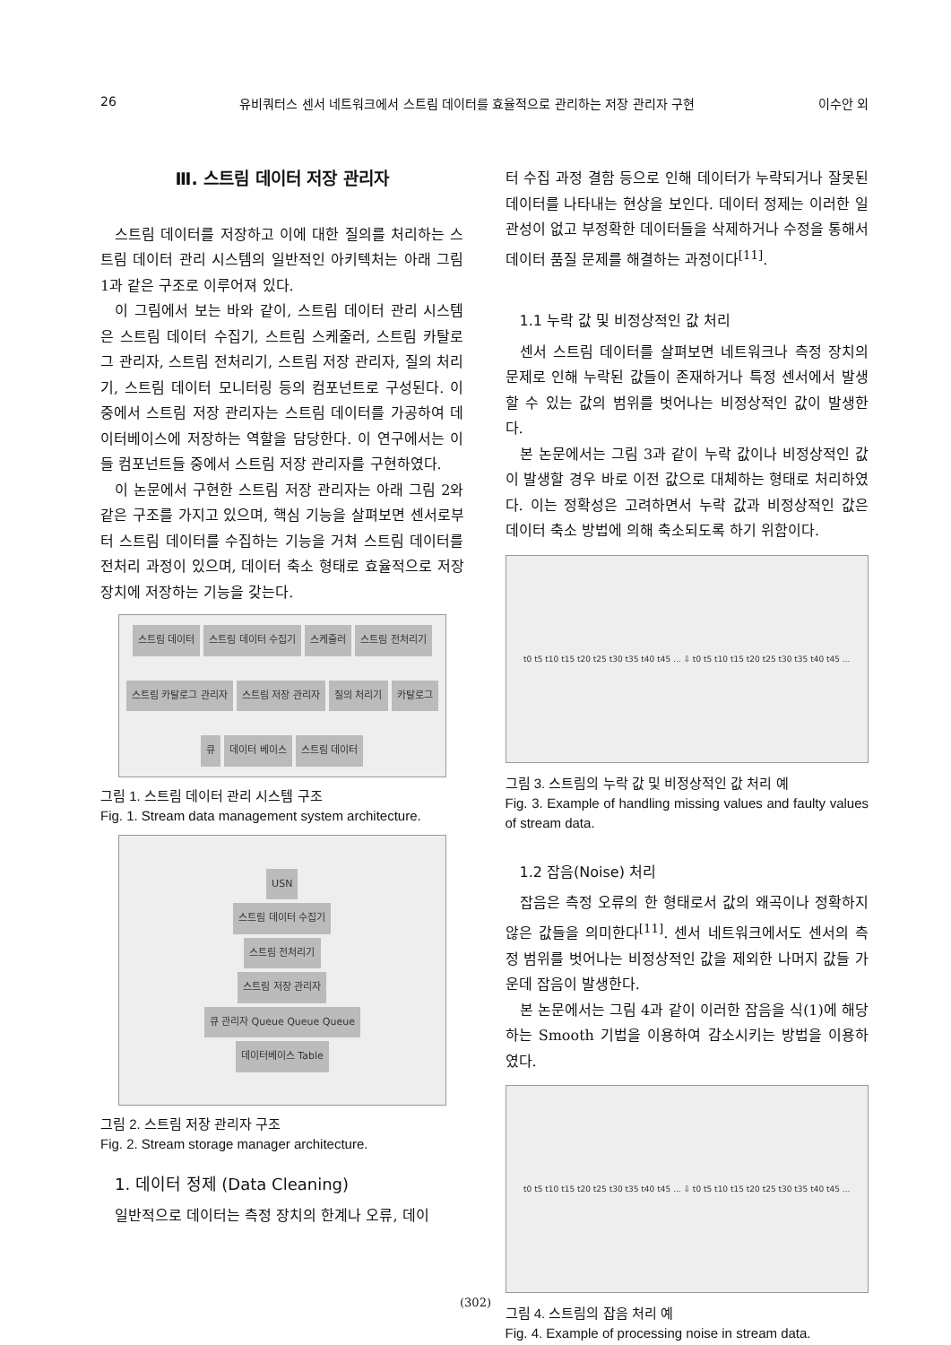26 유비쿼터스 센서 네트워크에서 스트림 데이터를 효율적으로 관리하는 저장 관리자 구현 이수안 외
Ⅲ. 스트림 데이터 저장 관리자
스트림 데이터를 저장하고 이에 대한 질의를 처리하는 스트림 데이터 관리 시스템의 일반적인 아키텍처는 아래 그림 1과 같은 구조로 이루어져 있다.
이 그림에서 보는 바와 같이, 스트림 데이터 관리 시스템은 스트림 데이터 수집기, 스트림 스케줄러, 스트림 카탈로그 관리자, 스트림 전처리기, 스트림 저장 관리자, 질의 처리기, 스트림 데이터 모니터링 등의 컴포넌트로 구성된다. 이 중에서 스트림 저장 관리자는 스트림 데이터를 가공하여 데이터베이스에 저장하는 역할을 담당한다. 이 연구에서는 이들 컴포넌트들 중에서 스트림 저장 관리자를 구현하였다.
이 논문에서 구현한 스트림 저장 관리자는 아래 그림 2와 같은 구조를 가지고 있으며, 핵심 기능을 살펴보면 센서로부터 스트림 데이터를 수집하는 기능을 거쳐 스트림 데이터를 전처리 과정이 있으며, 데이터 축소 형태로 효율적으로 저장 장치에 저장하는 기능을 갖는다.
스트림 데이터 스트림 데이터 수집기 스케줄러 스트림 전처리기 스트림 카탈로그 관리자 스트림 저장 관리자 질의 처리기 카탈로그 큐 데이터 베이스 스트림 데이터
그림 1. 스트림 데이터 관리 시스템 구조
Fig. 1. Stream data management system architecture.
USN
스트림 데이터 수집기
스트림 전처리기
스트림 저장 관리자
큐 관리자 Queue Queue Queue
데이터베이스 Table
그림 2. 스트림 저장 관리자 구조
Fig. 2. Stream storage manager architecture.
1. 데이터 정제 (Data Cleaning)
일반적으로 데이터는 측정 장치의 한계나 오류, 데이
터 수집 과정 결함 등으로 인해 데이터가 누락되거나 잘못된 데이터를 나타내는 현상을 보인다. 데이터 정제는 이러한 일관성이 없고 부정확한 데이터들을 삭제하거나 수정을 통해서 데이터 품질 문제를 해결하는 과정이다<sup>[11]</sup>.
1.1 누락 값 및 비정상적인 값 처리
센서 스트림 데이터를 살펴보면 네트워크나 측정 장치의 문제로 인해 누락된 값들이 존재하거나 특정 센서에서 발생할 수 있는 값의 범위를 벗어나는 비정상적인 값이 발생한다.
본 논문에서는 그림 3과 같이 누락 값이나 비정상적인 값이 발생할 경우 바로 이전 값으로 대체하는 형태로 처리하였다. 이는 정확성은 고려하면서 누락 값과 비정상적인 값은 데이터 축소 방법에 의해 축소되도록 하기 위함이다.
t0 t5 t10 t15 t20 t25 t30 t35 t40 t45 ... ⇩ t0 t5 t10 t15 t20 t25 t30 t35 t40 t45 ...
그림 3. 스트림의 누락 값 및 비정상적인 값 처리 예
Fig. 3. Example of handling missing values and faulty values of stream data.
1.2 잡음(Noise) 처리
잡음은 측정 오류의 한 형태로서 값의 왜곡이나 정확하지 않은 값들을 의미한다<sup>[11]</sup>. 센서 네트워크에서도 센서의 측정 범위를 벗어나는 비정상적인 값을 제외한 나머지 값들 가운데 잡음이 발생한다.
본 논문에서는 그림 4과 같이 이러한 잡음을 식(1)에 해당하는 Smooth 기법을 이용하여 감소시키는 방법을 이용하였다.
t0 t5 t10 t15 t20 t25 t30 t35 t40 t45 ... ⇩ t0 t5 t10 t15 t20 t25 t30 t35 t40 t45 ...
그림 4. 스트림의 잡음 처리 예
Fig. 4. Example of processing noise in stream data.
(302)